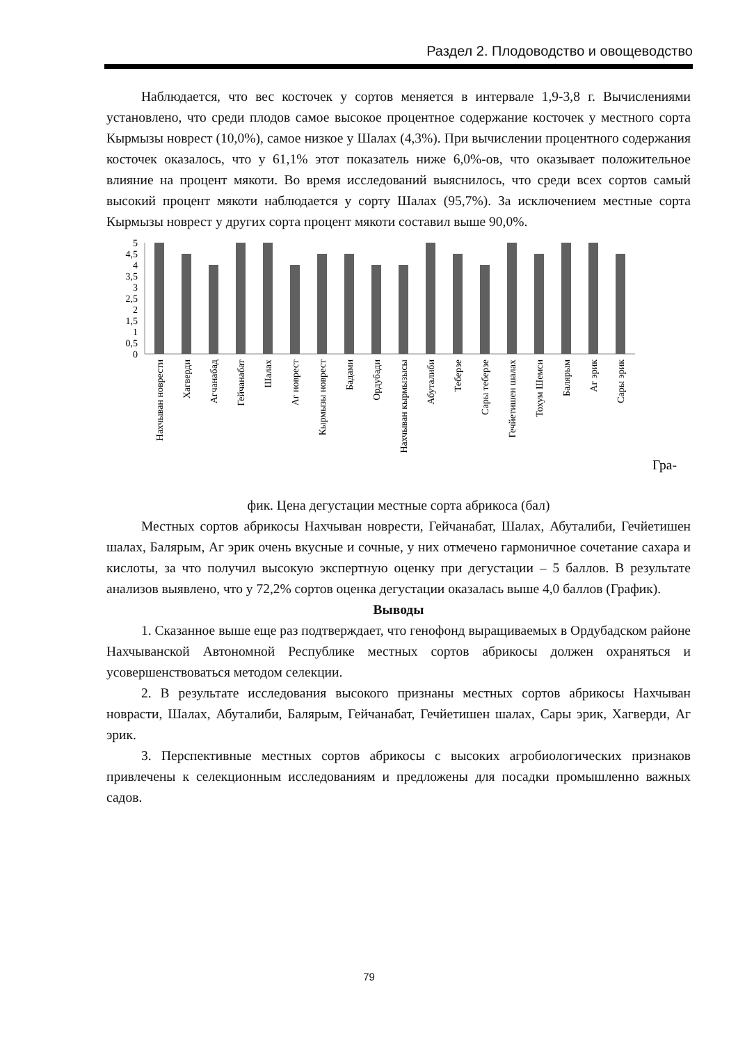Раздел 2. Плодоводство и овощеводство
Наблюдается, что вес косточек у сортов меняется в интервале 1,9-3,8 г. Вычислениями установлено, что среди плодов самое высокое процентное содержание косточек у местного сорта Кырмызы новрест (10,0%), самое низкое у Шалах (4,3%). При вычислении процентного содержания косточек оказалось, что у 61,1% этот показатель ниже 6,0%-ов, что оказывает положительное влияние на процент мякоти. Во время исследований выяснилось, что среди всех сортов самый высокий процент мякоти наблюдается у сорту Шалах (95,7%). За исключением местные сорта Кырмызы новрест у других сорта процент мякоти составил выше 90,0%.
5
4,5
4
3,5
3
2,5
2
1,5
1
0,5
0
Нахчыван новрести
Хагверди
Агчанабад
Гейчанабат
Шалах
Аг новрест
Кырмызы новрест
Бадами
Ордубади
Нахчыван кырмызысы
Абуталиби
Теберзе
Сары теберзе
Гечйетишен шалах
Тохум Шемси
Балярым
Аг эрик
Сары эрик
Гра-
фик. Цена дегустации местные сорта абрикоса (бал)
Местных сортов абрикосы Нахчыван новрести, Гейчанабат, Шалах, Абуталиби, Гечйетишен шалах, Балярым, Аг эрик очень вкусные и сочные, у них отмечено гармоничное сочетание сахара и кислоты, за что получил высокую экспертную оценку при дегустации – 5 баллов. В результате анализов выявлено, что у 72,2% сортов оценка дегустации оказалась выше 4,0 баллов (График).
Выводы
1. Сказанное выше еще раз подтверждает, что генофонд выращиваемых в Ордубадском районе Нахчыванской Автономной Республике местных сортов абрикосы должен охраняться и усовершенствоваться методом селекции.
2. В результате исследования высокого признаны местных сортов абрикосы Нахчыван новрасти, Шалах, Абуталиби, Балярым, Гейчанабат, Гечйетишен шалах, Сары эрик, Хагверди, Аг эрик.
3. Перспективные местных сортов абрикосы с высоких агробиологических признаков привлечены к селекционным исследованиям и предложены для посадки промышленно важных садов.
79